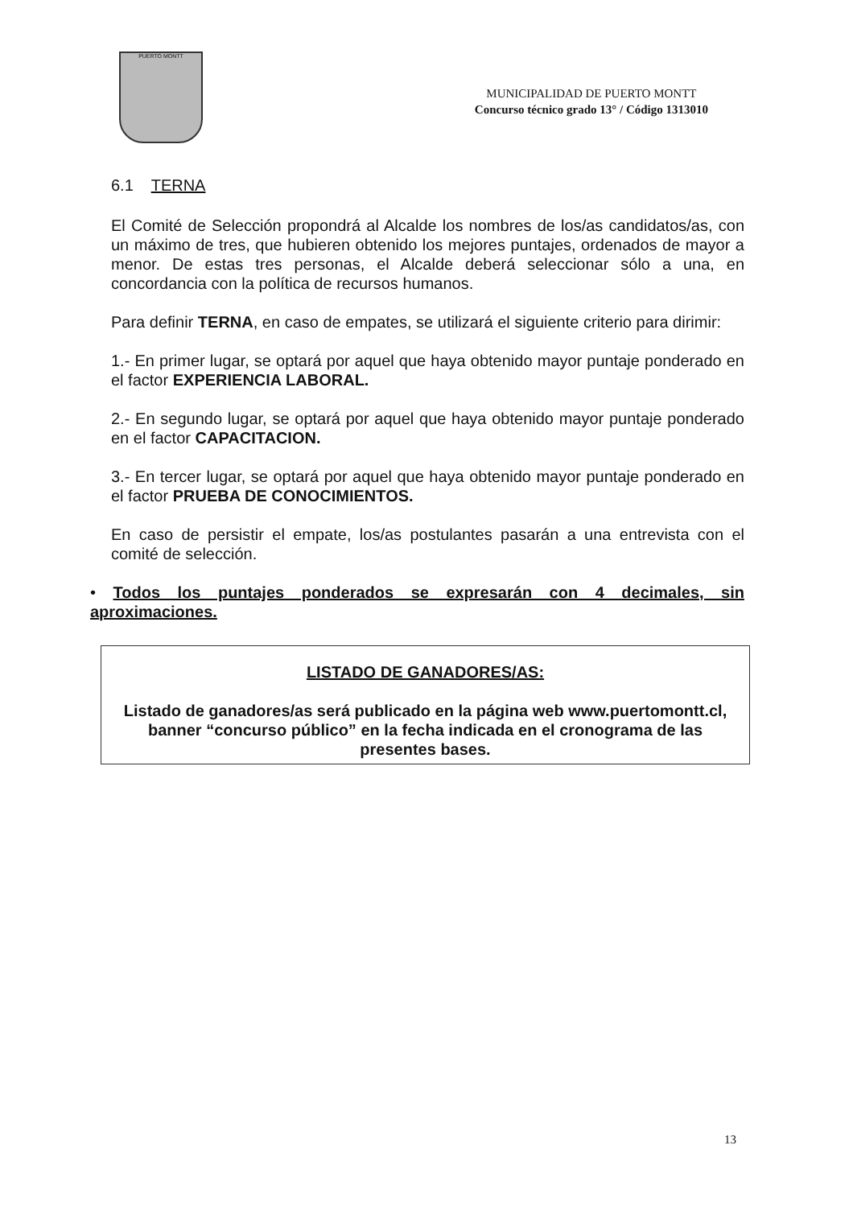PUERTO MONTT
MUNICIPALIDAD DE PUERTO MONTT
Concurso técnico grado 13° / Código 1313010
6.1 TERNA
El Comité de Selección propondrá al Alcalde los nombres de los/as candidatos/as, con un máximo de tres, que hubieren obtenido los mejores puntajes, ordenados de mayor a menor. De estas tres personas, el Alcalde deberá seleccionar sólo a una, en concordancia con la política de recursos humanos.
Para definir TERNA, en caso de empates, se utilizará el siguiente criterio para dirimir:
1.- En primer lugar, se optará por aquel que haya obtenido mayor puntaje ponderado en el factor EXPERIENCIA LABORAL.
2.- En segundo lugar, se optará por aquel que haya obtenido mayor puntaje ponderado en el factor CAPACITACION.
3.- En tercer lugar, se optará por aquel que haya obtenido mayor puntaje ponderado en el factor PRUEBA DE CONOCIMIENTOS.
En caso de persistir el empate, los/as postulantes pasarán a una entrevista con el comité de selección.
• Todos los puntajes ponderados se expresarán con 4 decimales, sin aproximaciones.
LISTADO DE GANADORES/AS:
Listado de ganadores/as será publicado en la página web www.puertomontt.cl, banner “concurso público” en la fecha indicada en el cronograma de las presentes bases.
13